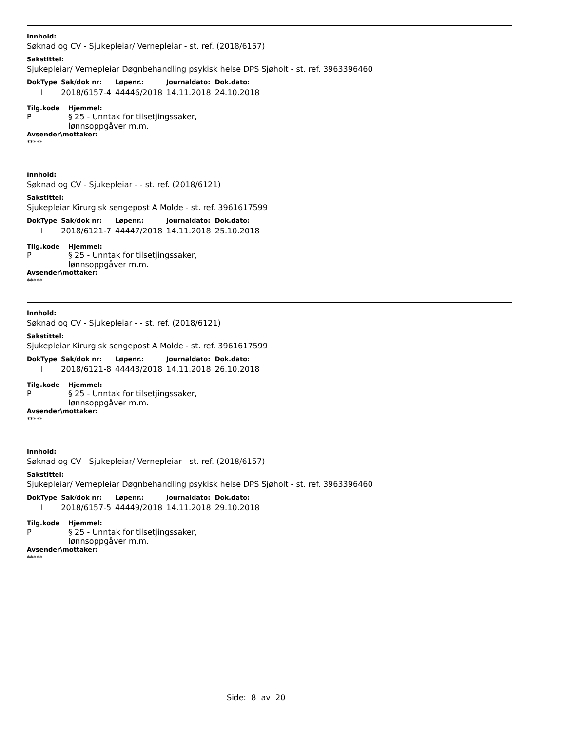Innhold:
Søknad og CV - Sjukepleiar/ Vernepleiar - st. ref. (2018/6157)
Sakstittel:
Sjukepleiar/ Vernepleiar Døgnbehandling psykisk helse DPS Sjøholt - st. ref. 3963396460
| DokType | Sak/dok nr: | Løpenr.: | Journaldato: | Dok.dato: |
| --- | --- | --- | --- | --- |
| I | 2018/6157-4 | 44446/2018 | 14.11.2018 | 24.10.2018 |
Tilg.kode
P
Hjemmel:
§ 25 - Unntak for tilsetjingssaker,
lønnsoppgåver m.m.
Avsender\mottaker:
*****
Innhold:
Søknad og CV - Sjukepleiar - - st. ref. (2018/6121)
Sakstittel:
Sjukepleiar Kirurgisk sengepost A Molde - st. ref. 3961617599
| DokType | Sak/dok nr: | Løpenr.: | Journaldato: | Dok.dato: |
| --- | --- | --- | --- | --- |
| I | 2018/6121-7 | 44447/2018 | 14.11.2018 | 25.10.2018 |
Tilg.kode
P
Hjemmel:
§ 25 - Unntak for tilsetjingssaker,
lønnsoppgåver m.m.
Avsender\mottaker:
*****
Innhold:
Søknad og CV - Sjukepleiar - - st. ref. (2018/6121)
Sakstittel:
Sjukepleiar Kirurgisk sengepost A Molde - st. ref. 3961617599
| DokType | Sak/dok nr: | Løpenr.: | Journaldato: | Dok.dato: |
| --- | --- | --- | --- | --- |
| I | 2018/6121-8 | 44448/2018 | 14.11.2018 | 26.10.2018 |
Tilg.kode
P
Hjemmel:
§ 25 - Unntak for tilsetjingssaker,
lønnsoppgåver m.m.
Avsender\mottaker:
*****
Innhold:
Søknad og CV - Sjukepleiar/ Vernepleiar - st. ref. (2018/6157)
Sakstittel:
Sjukepleiar/ Vernepleiar Døgnbehandling psykisk helse DPS Sjøholt - st. ref. 3963396460
| DokType | Sak/dok nr: | Løpenr.: | Journaldato: | Dok.dato: |
| --- | --- | --- | --- | --- |
| I | 2018/6157-5 | 44449/2018 | 14.11.2018 | 29.10.2018 |
Tilg.kode
P
Hjemmel:
§ 25 - Unntak for tilsetjingssaker,
lønnsoppgåver m.m.
Avsender\mottaker:
*****
Side: 8 av 20